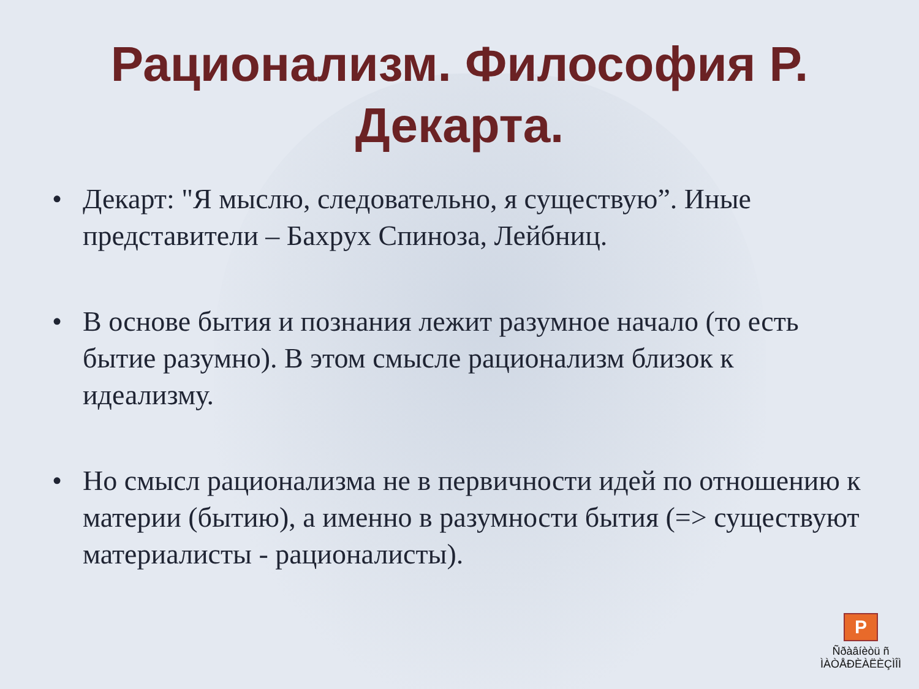Рационализм. Философия Р. Декарта.
• Декарт: "Я мыслю, следовательно, я существую”. Иные представители – Бахрух Спиноза, Лейбниц.
• В основе бытия и познания лежит разумное начало (то есть бытие разумно). В этом смысле рационализм близок к идеализму.
• Но смысл рационализма не в первичности идей по отношению к материи (бытию), а именно в разумности бытия (=> существуют материалисты - рационалисты).
P
Ñðàâíèòü ñ
ÌÀÒÅÐÈÀËÈÇÌÎÌ